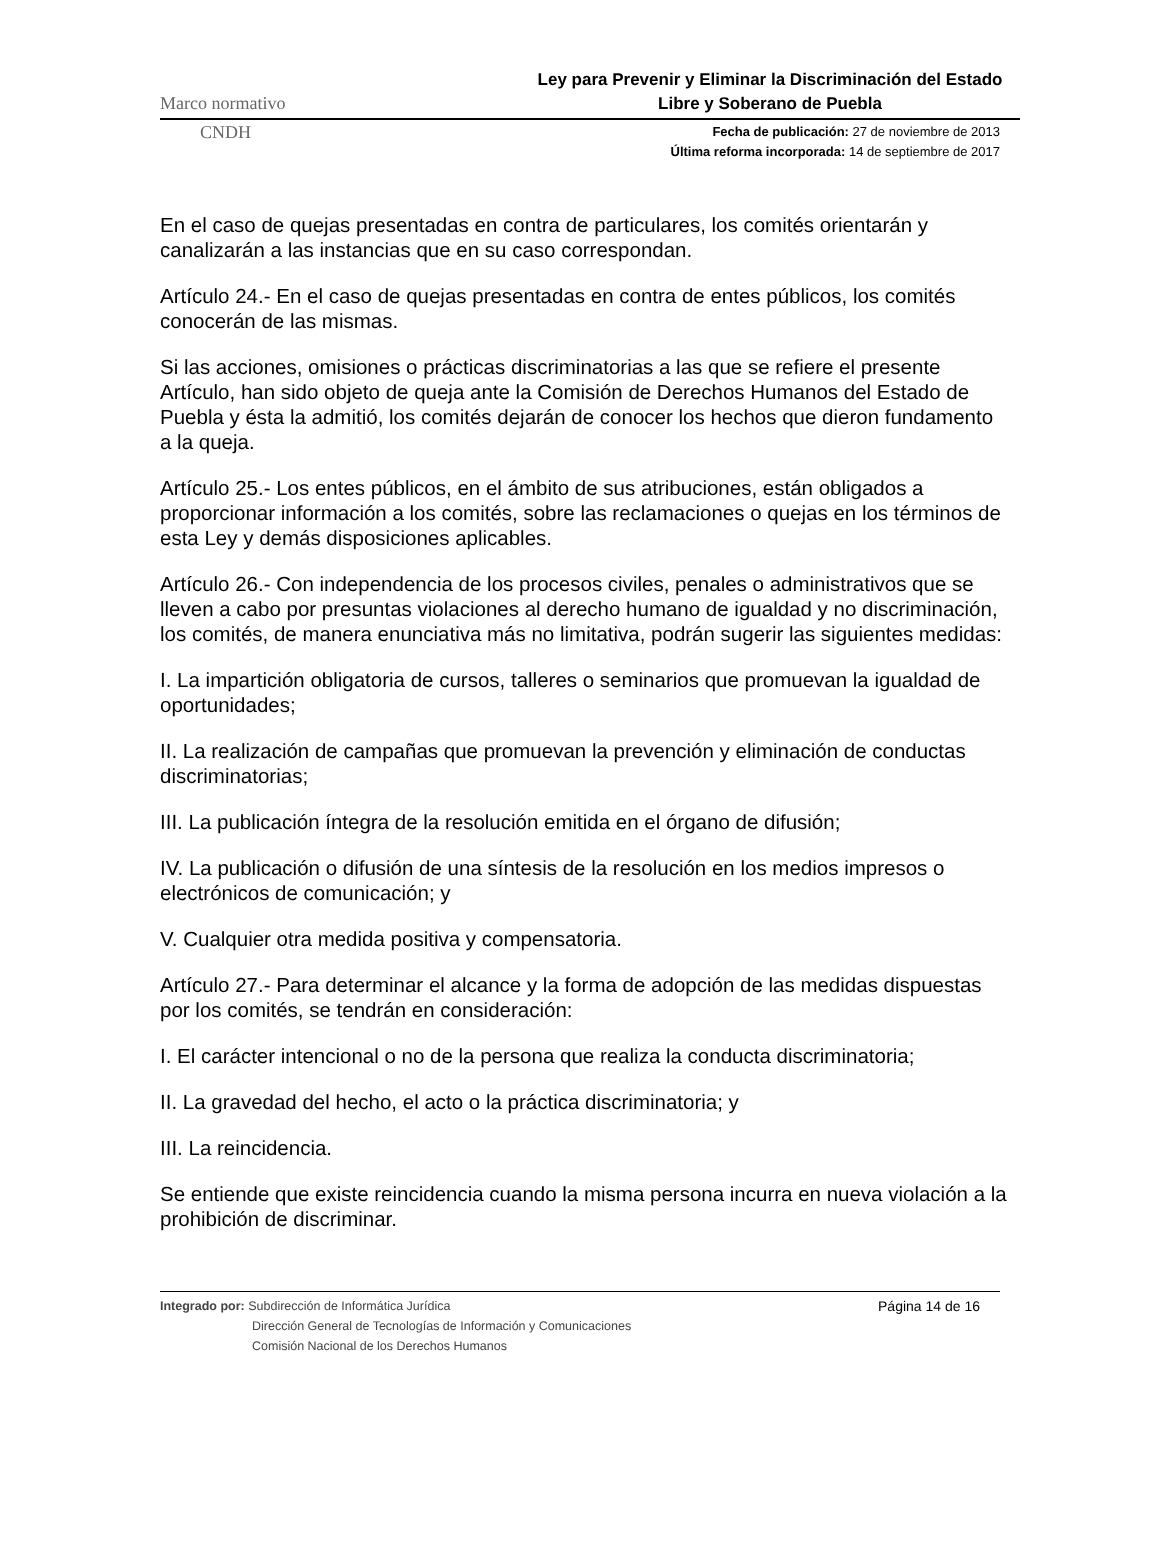Marco normativo Ley para Prevenir y Eliminar la Discriminación del Estado Libre y Soberano de Puebla
CNDH
Fecha de publicación: 27 de noviembre de 2013
Última reforma incorporada: 14 de septiembre de 2017
En el caso de quejas presentadas en contra de particulares, los comités orientarán y canalizarán a las instancias que en su caso correspondan.
Artículo 24.- En el caso de quejas presentadas en contra de entes públicos, los comités conocerán de las mismas.
Si las acciones, omisiones o prácticas discriminatorias a las que se refiere el presente Artículo, han sido objeto de queja ante la Comisión de Derechos Humanos del Estado de Puebla y ésta la admitió, los comités dejarán de conocer los hechos que dieron fundamento a la queja.
Artículo 25.- Los entes públicos, en el ámbito de sus atribuciones, están obligados a proporcionar información a los comités, sobre las reclamaciones o quejas en los términos de esta Ley y demás disposiciones aplicables.
Artículo 26.- Con independencia de los procesos civiles, penales o administrativos que se lleven a cabo por presuntas violaciones al derecho humano de igualdad y no discriminación, los comités, de manera enunciativa más no limitativa, podrán sugerir las siguientes medidas:
I. La impartición obligatoria de cursos, talleres o seminarios que promuevan la igualdad de oportunidades;
II. La realización de campañas que promuevan la prevención y eliminación de conductas discriminatorias;
III. La publicación íntegra de la resolución emitida en el órgano de difusión;
IV. La publicación o difusión de una síntesis de la resolución en los medios impresos o electrónicos de comunicación; y
V. Cualquier otra medida positiva y compensatoria.
Artículo 27.- Para determinar el alcance y la forma de adopción de las medidas dispuestas por los comités, se tendrán en consideración:
I. El carácter intencional o no de la persona que realiza la conducta discriminatoria;
II. La gravedad del hecho, el acto o la práctica discriminatoria; y
III. La reincidencia.
Se entiende que existe reincidencia cuando la misma persona incurra en nueva violación a la prohibición de discriminar.
Integrado por: Subdirección de Informática Jurídica
Dirección General de Tecnologías de Información y Comunicaciones
Comisión Nacional de los Derechos Humanos
Página 14 de 16